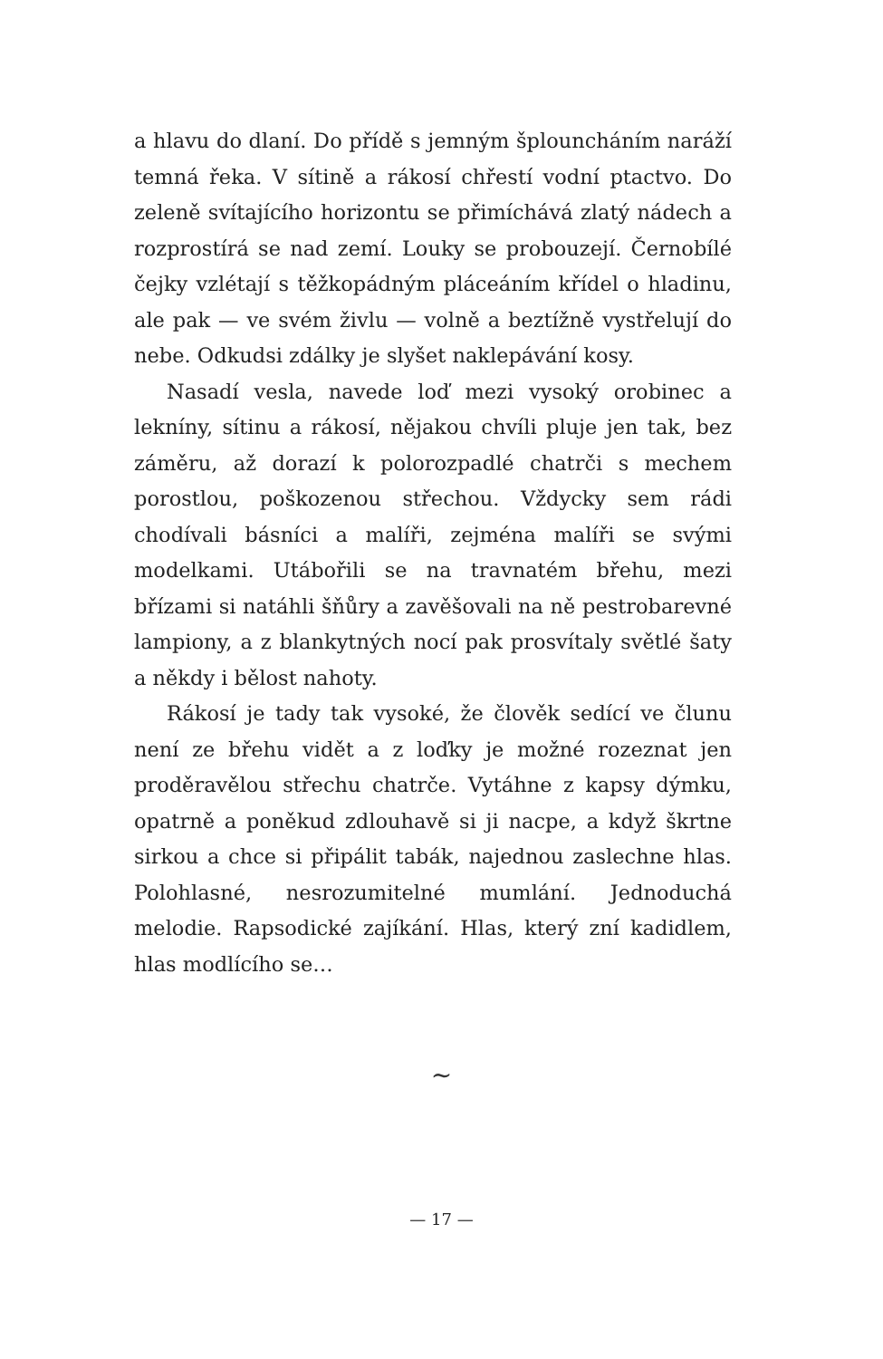a hlavu do dlaní. Do přídě s jemným šplouncháním naráží temná řeka. V sítině a rákosí chřestí vodní ptactvo. Do zeleně svítajícího horizontu se přimíchává zlatý nádech a rozprostírá se nad zemí. Louky se probouzejí. Černobílé čejky vzlétají s těžkopádným pláceáním křídel o hladinu, ale pak — ve svém živlu — volně a beztížně vystřelují do nebe. Odkudsi zdálky je slyšet naklepávání kosy.
Nasadí vesla, navede loď mezi vysoký orobinec a lekníny, sítinu a rákosí, nějakou chvíli pluje jen tak, bez záměru, až dorazí k polorozpadlé chatrči s mechem porostlou, poškozenou střechou. Vždycky sem rádi chodívali básníci a malíři, zejména malíři se svými modelkami. Utábořili se na travnatém břehu, mezi břízami si natáhli šňůry a zavěšovali na ně pestrobarevné lampiony, a z blankytných nocí pak prosvítaly světlé šaty a někdy i bělost nahoty.
Rákosí je tady tak vysoké, že člověk sedící ve člunu není ze břehu vidět a z loďky je možné rozeznat jen proděravělou střechu chatrče. Vytáhne z kapsy dýmku, opatrně a poněkud zdlouhavě si ji nacpe, a když škrtne sirkou a chce si připálit tabák, najednou zaslechne hlas. Polohlasné, nesrozumitelné mumlání. Jednoduchá melodie. Rapsodické zajíkání. Hlas, který zní kadidlem, hlas modlícího se…
∼
— 17 —